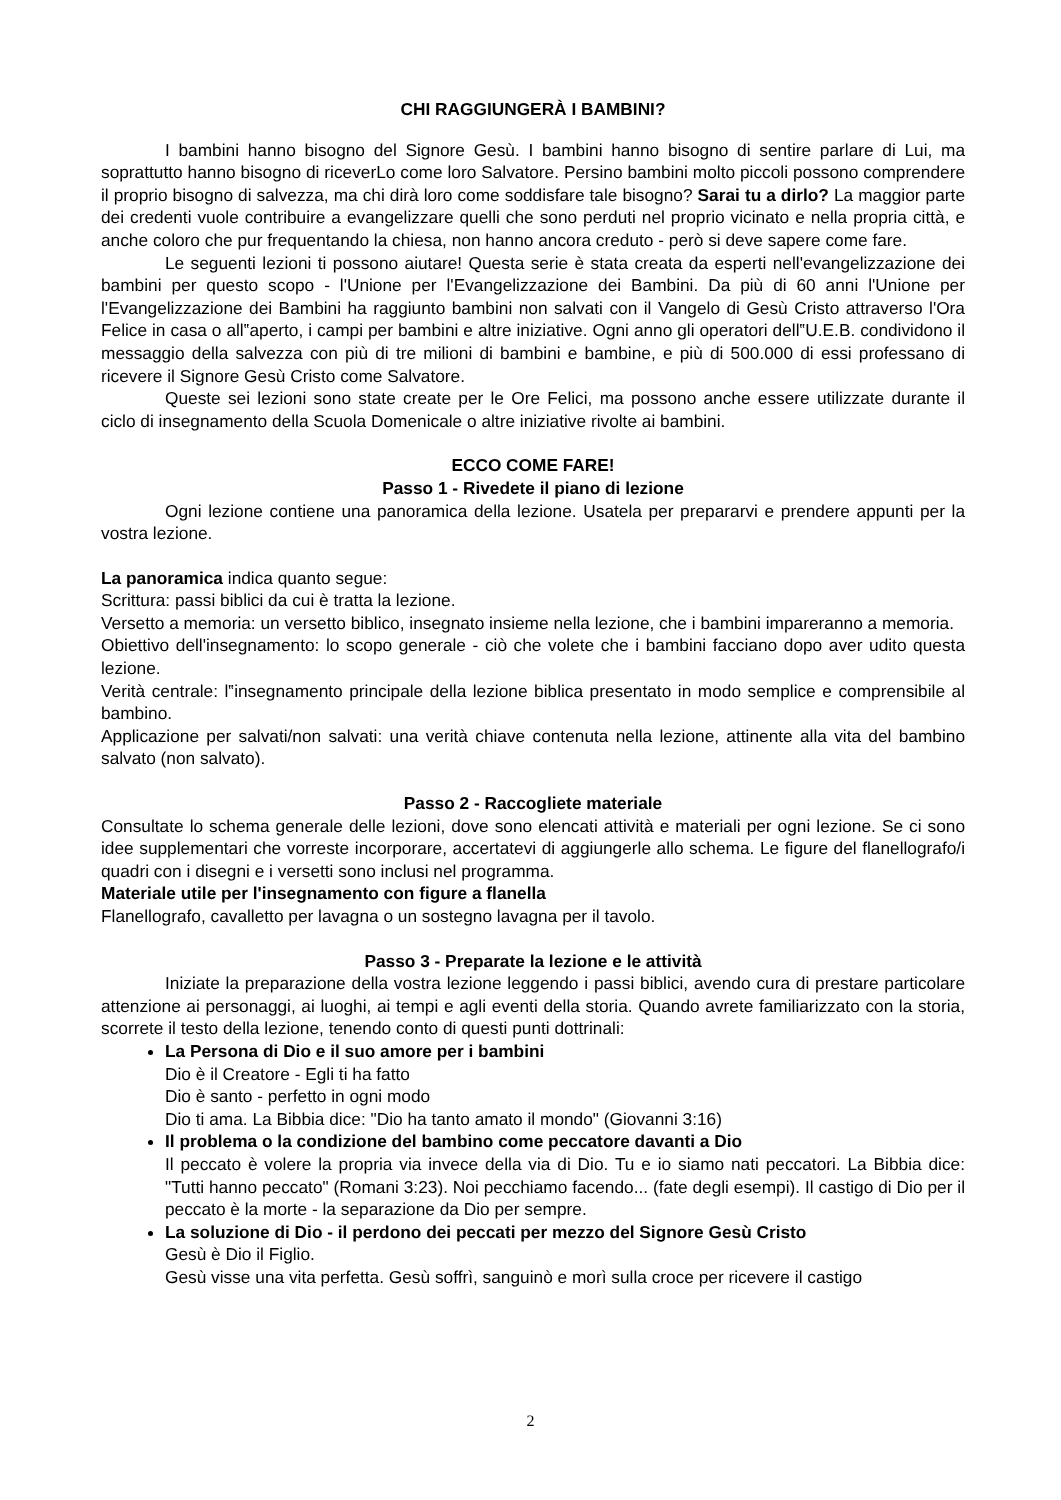CHI RAGGIUNGERÀ I BAMBINI?
I bambini hanno bisogno del Signore Gesù. I bambini hanno bisogno di sentire parlare di Lui, ma soprattutto hanno bisogno di riceverLo come loro Salvatore. Persino bambini molto piccoli possono comprendere il proprio bisogno di salvezza, ma chi dirà loro come soddisfare tale bisogno? Sarai tu a dirlo? La maggior parte dei credenti vuole contribuire a evangelizzare quelli che sono perduti nel proprio vicinato e nella propria città, e anche coloro che pur frequentando la chiesa, non hanno ancora creduto - però si deve sapere come fare.
Le seguenti lezioni ti possono aiutare! Questa serie è stata creata da esperti nell'evangelizzazione dei bambini per questo scopo - l'Unione per l'Evangelizzazione dei Bambini. Da più di 60 anni l'Unione per l'Evangelizzazione dei Bambini ha raggiunto bambini non salvati con il Vangelo di Gesù Cristo attraverso l'Ora Felice in casa o all‟aperto, i campi per bambini e altre iniziative. Ogni anno gli operatori dell‟U.E.B. condividono il messaggio della salvezza con più di tre milioni di bambini e bambine, e più di 500.000 di essi professano di ricevere il Signore Gesù Cristo come Salvatore.
Queste sei lezioni sono state create per le Ore Felici, ma possono anche essere utilizzate durante il ciclo di insegnamento della Scuola Domenicale o altre iniziative rivolte ai bambini.
ECCO COME FARE!
Passo 1 - Rivedete il piano di lezione
Ogni lezione contiene una panoramica della lezione. Usatela per prepararvi e prendere appunti per la vostra lezione.
La panoramica indica quanto segue:
Scrittura: passi biblici da cui è tratta la lezione.
Versetto a memoria: un versetto biblico, insegnato insieme nella lezione, che i bambini impareranno a memoria.
Obiettivo dell'insegnamento: lo scopo generale - ciò che volete che i bambini facciano dopo aver udito questa lezione.
Verità centrale: l‟insegnamento principale della lezione biblica presentato in modo semplice e comprensibile al bambino.
Applicazione per salvati/non salvati: una verità chiave contenuta nella lezione, attinente alla vita del bambino salvato (non salvato).
Passo 2 - Raccogliete materiale
Consultate lo schema generale delle lezioni, dove sono elencati attività e materiali per ogni lezione. Se ci sono idee supplementari che vorreste incorporare, accertatevi di aggiungerle allo schema. Le figure del flanellografo/i quadri con i disegni e i versetti sono inclusi nel programma.
Materiale utile per l'insegnamento con figure a flanella
Flanellografo, cavalletto per lavagna o un sostegno lavagna per il tavolo.
Passo 3 - Preparate la lezione e le attività
Iniziate la preparazione della vostra lezione leggendo i passi biblici, avendo cura di prestare particolare attenzione ai personaggi, ai luoghi, ai tempi e agli eventi della storia. Quando avrete familiarizzato con la storia, scorrete il testo della lezione, tenendo conto di questi punti dottrinali:
La Persona di Dio e il suo amore per i bambini
Dio è il Creatore - Egli ti ha fatto
Dio è santo - perfetto in ogni modo
Dio ti ama. La Bibbia dice: "Dio ha tanto amato il mondo" (Giovanni 3:16)
Il problema o la condizione del bambino come peccatore davanti a Dio
Il peccato è volere la propria via invece della via di Dio. Tu e io siamo nati peccatori. La Bibbia dice: "Tutti hanno peccato" (Romani 3:23). Noi pecchiamo facendo... (fate degli esempi). Il castigo di Dio per il peccato è la morte - la separazione da Dio per sempre.
La soluzione di Dio - il perdono dei peccati per mezzo del Signore Gesù Cristo
Gesù è Dio il Figlio.
Gesù visse una vita perfetta. Gesù soffrì, sanguinò e morì sulla croce per ricevere il castigo
2